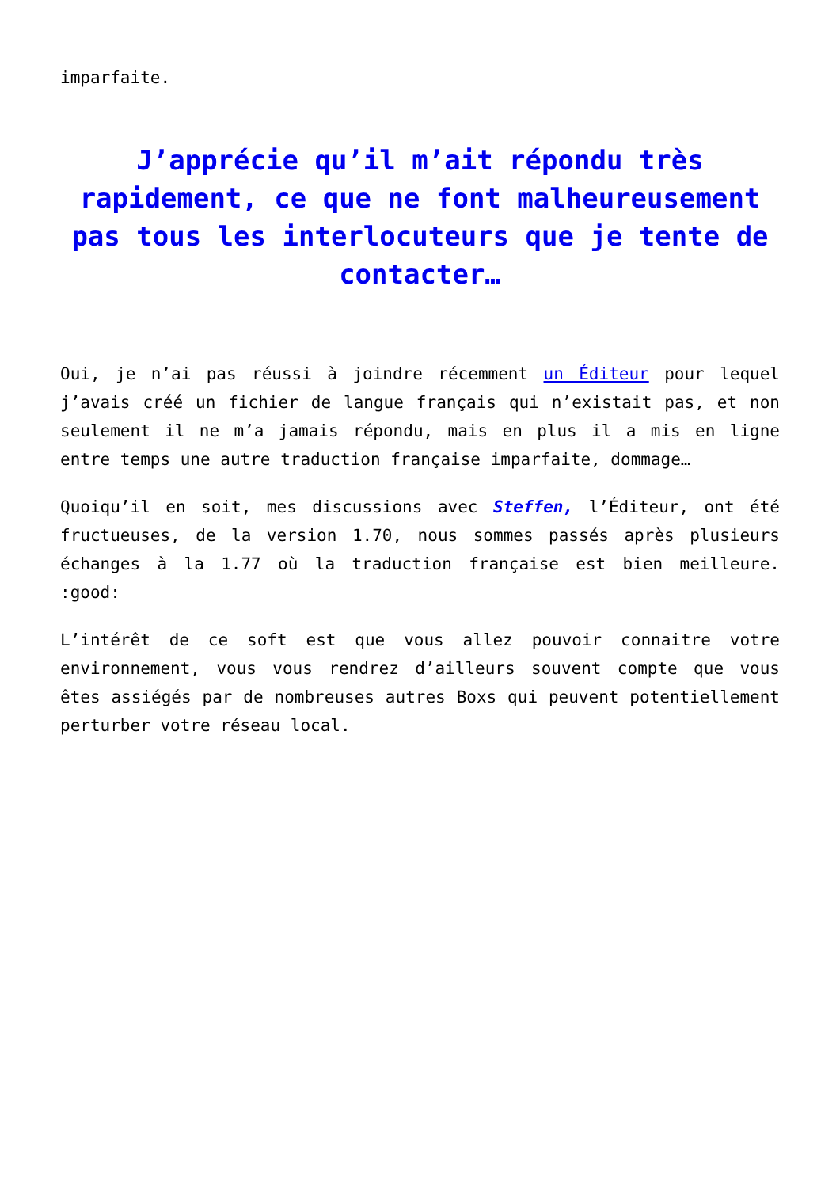imparfaite.
J’apprécie qu’il m’ait répondu très rapidement, ce que ne font malheureusement pas tous les interlocuteurs que je tente de contacter…
Oui, je n’ai pas réussi à joindre récemment un Éditeur pour lequel j’avais créé un fichier de langue français qui n’existait pas, et non seulement il ne m’a jamais répondu, mais en plus il a mis en ligne entre temps une autre traduction française imparfaite, dommage…
Quoiqu’il en soit, mes discussions avec Steffen, l’Éditeur, ont été fructueuses, de la version 1.70, nous sommes passés après plusieurs échanges à la 1.77 où la traduction française est bien meilleure. :good:
L’intérêt de ce soft est que vous allez pouvoir connaitre votre environnement, vous vous rendrez d’ailleurs souvent compte que vous êtes assiégés par de nombreuses autres Boxs qui peuvent potentiellement perturber votre réseau local.